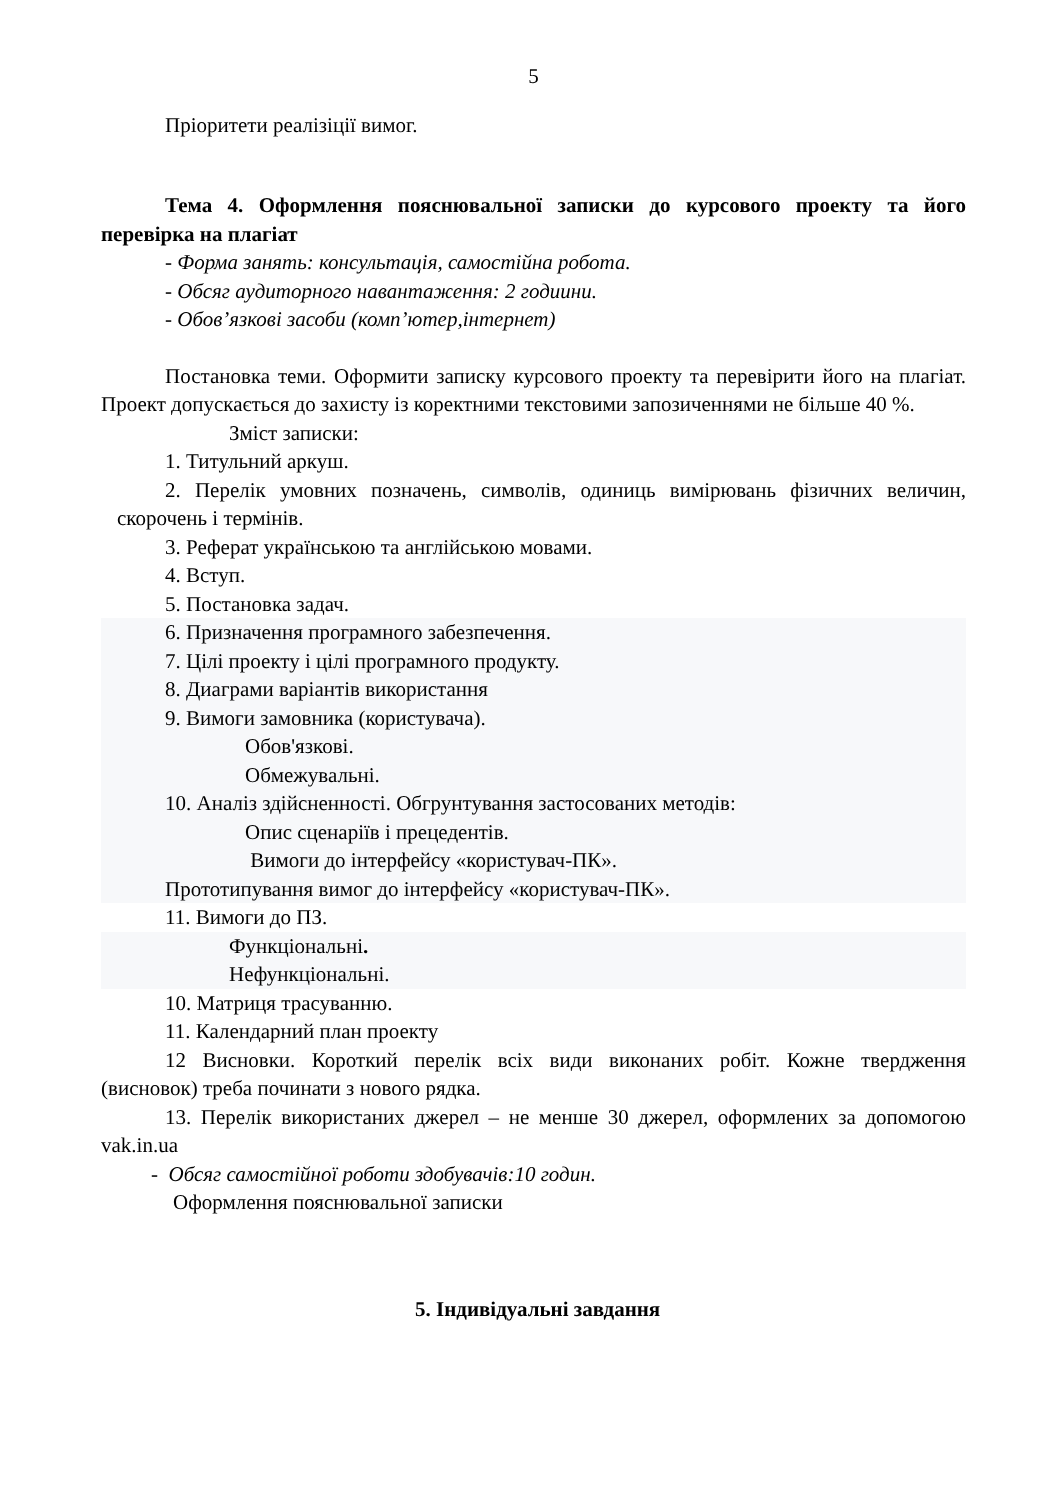5
Пріоритети реалізіції вимог.
Тема 4. Оформлення пояснювальної записки до курсового проекту та його перевірка на плагіат
- Форма занять: консультація, самостійна робота.
- Обсяг аудиторного навантаження: 2 годиини.
- Обов’язкові засоби (комп’ютер,інтернет)
Постановка теми. Оформити записку курсового проекту та перевірити його на плагіат. Проект допускається до захисту із коректними текстовими запозиченнями не більше 40 %.
Зміст записки:
1. Титульний аркуш.
2. Перелік умовних позначень, символів, одиниць вимірювань фізичних величин, скорочень і термінів.
3. Реферат українською та англійською мовами.
4. Вступ.
5. Постановка задач.
6. Призначення програмного забезпечення.
7. Цілі проекту і цілі програмного продукту.
8. Диаграми варіантів використання
9. Вимоги замовника (користувача).
Обов'язкові.
Обмежувальні.
10. Аналіз здійсненності. Обгрунтування застосованих методів:
Опис сценаріїв і прецедентів.
Вимоги до інтерфейсу «користувач-ПК».
Прототипування вимог до інтерфейсу «користувач-ПК».
11. Вимоги до ПЗ.
Функціональні.
Нефункціональні.
10. Матриця трасуванню.
11. Календарний план проекту
12 Висновки. Короткий перелік всіх види виконаних робіт. Кожне твердження (висновок) треба починати з нового рядка.
13. Перелік використаних джерел – не менше 30 джерел, оформлених за допомогою vak.in.ua
- Обсяг самостійної роботи здобувачів:10 годин.
Оформлення пояснювальної записки
5. Індивідуальні завдання